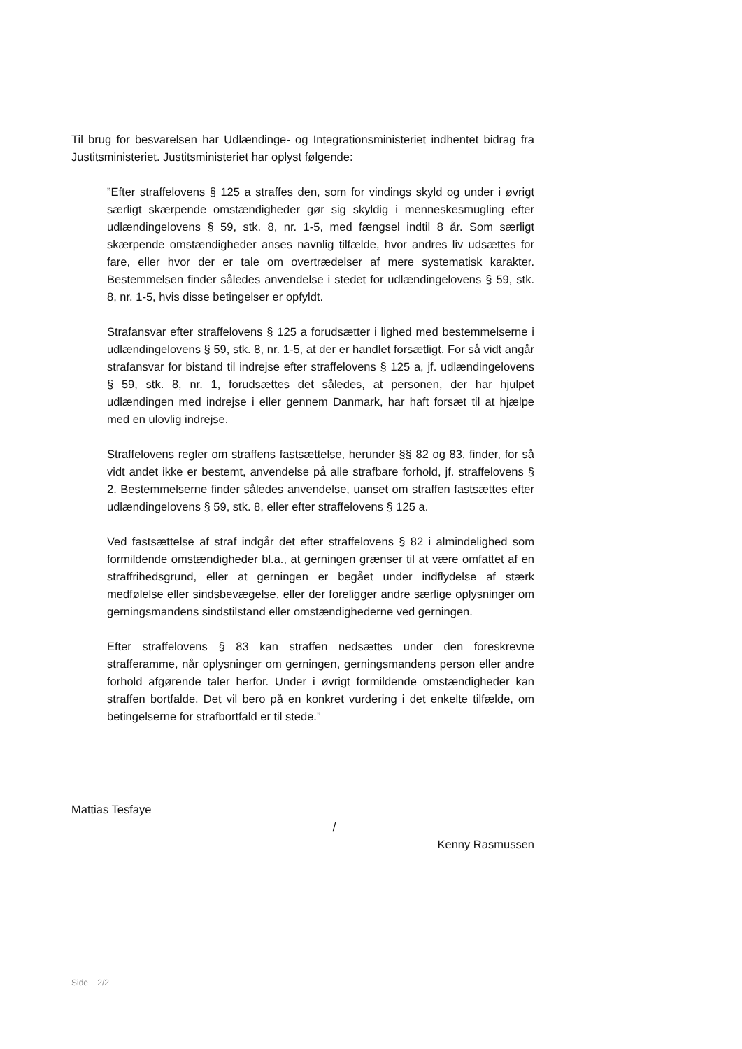Til brug for besvarelsen har Udlændinge- og Integrationsministeriet indhentet bidrag fra Justitsministeriet. Justitsministeriet har oplyst følgende:
”Efter straffelovens § 125 a straffes den, som for vindings skyld og under i øvrigt særligt skærpende omstændigheder gør sig skyldig i menneskesmugling efter udlændingelovens § 59, stk. 8, nr. 1-5, med fængsel indtil 8 år. Som særligt skærpende omstændigheder anses navnlig tilfælde, hvor andres liv udsættes for fare, eller hvor der er tale om overtrædelser af mere systematisk karakter. Bestemmelsen finder således anvendelse i stedet for udlændingelovens § 59, stk. 8, nr. 1-5, hvis disse betingelser er opfyldt.
Strafansvar efter straffelovens § 125 a forudsætter i lighed med bestemmelserne i udlændingelovens § 59, stk. 8, nr. 1-5, at der er handlet forsætligt. For så vidt angår strafansvar for bistand til indrejse efter straffelovens § 125 a, jf. udlændingelovens § 59, stk. 8, nr. 1, forudsættes det således, at personen, der har hjulpet udlændingen med indrejse i eller gennem Danmark, har haft forsæt til at hjælpe med en ulovlig indrejse.
Straffelovens regler om straffens fastsættelse, herunder §§ 82 og 83, finder, for så vidt andet ikke er bestemt, anvendelse på alle strafbare forhold, jf. straffelovens § 2. Bestemmelserne finder således anvendelse, uanset om straffen fastsættes efter udlændingelovens § 59, stk. 8, eller efter straffelovens § 125 a.
Ved fastsættelse af straf indgår det efter straffelovens § 82 i almindelighed som formildende omstændigheder bl.a., at gerningen grænser til at være omfattet af en straffrihedsgrund, eller at gerningen er begået under indflydelse af stærk medfølelse eller sindsbevægelse, eller der foreligger andre særlige oplysninger om gerningsmandens sindstilstand eller omstændighederne ved gerningen.
Efter straffelovens § 83 kan straffen nedsættes under den foreskrevne strafferamme, når oplysninger om gerningen, gerningsmandens person eller andre forhold afgørende taler herfor. Under i øvrigt formildende omstændigheder kan straffen bortfalde. Det vil bero på en konkret vurdering i det enkelte tilfælde, om betingelserne for strafbortfald er til stede.”
Mattias Tesfaye
/
Kenny Rasmussen
Side 2/2